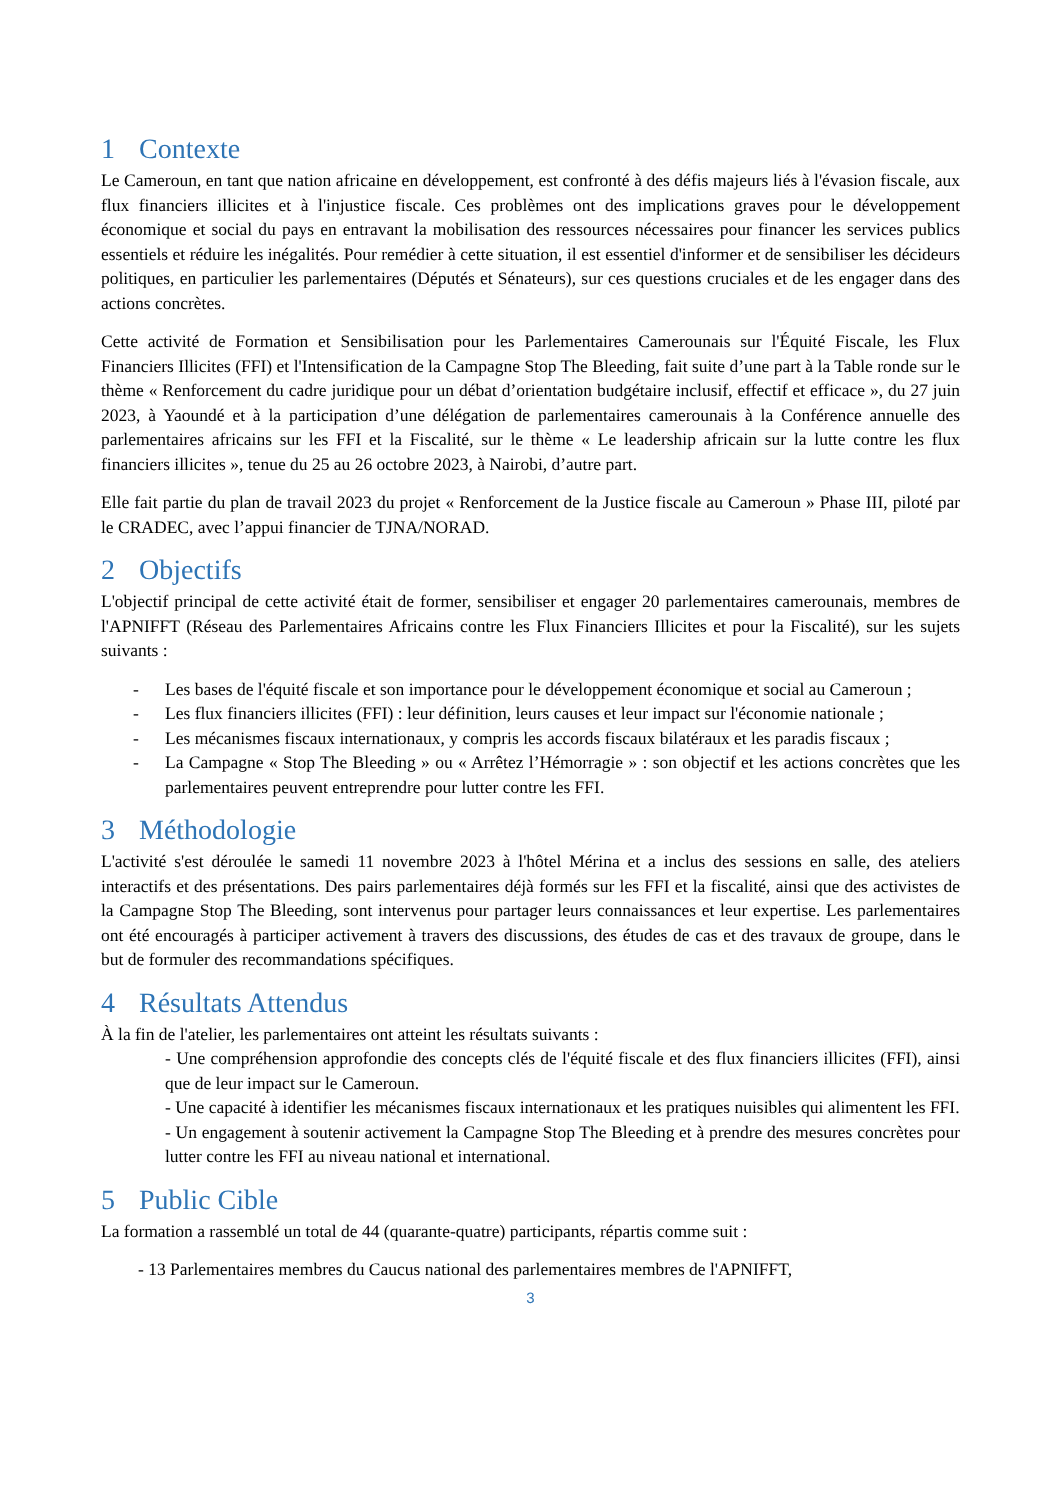1 Contexte
Le Cameroun, en tant que nation africaine en développement, est confronté à des défis majeurs liés à l'évasion fiscale, aux flux financiers illicites et à l'injustice fiscale. Ces problèmes ont des implications graves pour le développement économique et social du pays en entravant la mobilisation des ressources nécessaires pour financer les services publics essentiels et réduire les inégalités. Pour remédier à cette situation, il est essentiel d'informer et de sensibiliser les décideurs politiques, en particulier les parlementaires (Députés et Sénateurs), sur ces questions cruciales et de les engager dans des actions concrètes.
Cette activité de Formation et Sensibilisation pour les Parlementaires Camerounais sur l'Équité Fiscale, les Flux Financiers Illicites (FFI) et l'Intensification de la Campagne Stop The Bleeding, fait suite d’une part à la Table ronde sur le thème « Renforcement du cadre juridique pour un débat d’orientation budgétaire inclusif, effectif et efficace », du 27 juin 2023, à Yaoundé et à la participation d’une délégation de parlementaires camerounais à la Conférence annuelle des parlementaires africains sur les FFI et la Fiscalité, sur le thème « Le leadership africain sur la lutte contre les flux financiers illicites », tenue du 25 au 26 octobre 2023, à Nairobi, d’autre part.
Elle fait partie du plan de travail 2023 du projet « Renforcement de la Justice fiscale au Cameroun » Phase III, piloté par le CRADEC, avec l’appui financier de TJNA/NORAD.
2 Objectifs
L'objectif principal de cette activité était de former, sensibiliser et engager 20 parlementaires camerounais, membres de l'APNIFFT (Réseau des Parlementaires Africains contre les Flux Financiers Illicites et pour la Fiscalité), sur les sujets suivants :
- Les bases de l'équité fiscale et son importance pour le développement économique et social au Cameroun ;
- Les flux financiers illicites (FFI) : leur définition, leurs causes et leur impact sur l'économie nationale ;
- Les mécanismes fiscaux internationaux, y compris les accords fiscaux bilatéraux et les paradis fiscaux ;
- La Campagne « Stop The Bleeding » ou « Arrêtez l’Hémorragie » : son objectif et les actions concrètes que les parlementaires peuvent entreprendre pour lutter contre les FFI.
3 Méthodologie
L'activité s'est déroulée le samedi 11 novembre 2023 à l'hôtel Mérina et a inclus des sessions en salle, des ateliers interactifs et des présentations. Des pairs parlementaires déjà formés sur les FFI et la fiscalité, ainsi que des activistes de la Campagne Stop The Bleeding, sont intervenus pour partager leurs connaissances et leur expertise. Les parlementaires ont été encouragés à participer activement à travers des discussions, des études de cas et des travaux de groupe, dans le but de formuler des recommandations spécifiques.
4 Résultats Attendus
À la fin de l'atelier, les parlementaires ont atteint les résultats suivants :
- Une compréhension approfondie des concepts clés de l'équité fiscale et des flux financiers illicites (FFI), ainsi que de leur impact sur le Cameroun.
- Une capacité à identifier les mécanismes fiscaux internationaux et les pratiques nuisibles qui alimentent les FFI.
- Un engagement à soutenir activement la Campagne Stop The Bleeding et à prendre des mesures concrètes pour lutter contre les FFI au niveau national et international.
5 Public Cible
La formation a rassemblé un total de 44 (quarante-quatre) participants, répartis comme suit :
- 13 Parlementaires membres du Caucus national des parlementaires membres de l'APNIFFT,
3